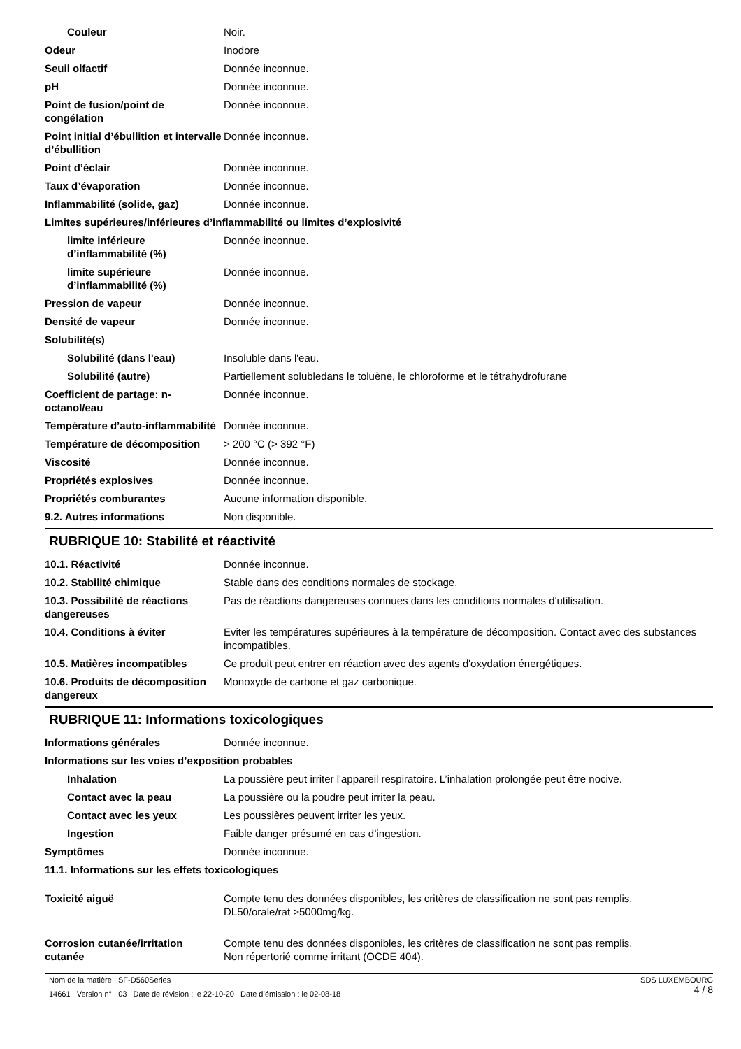Couleur Noir.
Odeur Inodore
Seuil olfactif Donnée inconnue.
pH Donnée inconnue.
Point de fusion/point de congélation
Donnée inconnue.
Point initial d’ébullition et intervalle d’ébullition
Donnée inconnue.
Point d’éclair Donnée inconnue.
Taux d’évaporation Donnée inconnue.
Inflammabilité (solide, gaz) Donnée inconnue.
Limites supérieures/inférieures d’inflammabilité ou limites d’explosivité
limite inférieure d’inflammabilité (%)
Donnée inconnue.
limite supérieure d’inflammabilité (%)
Donnée inconnue.
Pression de vapeur Donnée inconnue.
Densité de vapeur Donnée inconnue.
Solubilité(s)
Solubilité (dans l'eau) Insoluble dans l'eau.
Solubilité (autre) Partiellement solubledans le toluène, le chloroforme et le tétrahydrofurane
Coefficient de partage: n-octanol/eau
Donnée inconnue.
Température d’auto-inflammabilité
Donnée inconnue.
Température de décomposition > 200 °C (> 392 °F)
Viscosité Donnée inconnue.
Propriétés explosives Donnée inconnue.
Propriétés comburantes Aucune information disponible.
9.2. Autres informations Non disponible.
RUBRIQUE 10: Stabilité et réactivité
10.1. Réactivité Donnée inconnue.
10.2. Stabilité chimique Stable dans des conditions normales de stockage.
10.3. Possibilité de réactions dangereuses
Pas de réactions dangereuses connues dans les conditions normales d'utilisation.
10.4. Conditions à éviter Eviter les températures supérieures à la température de décomposition. Contact avec des substances incompatibles.
10.5. Matières incompatibles Ce produit peut entrer en réaction avec des agents d'oxydation énergétiques.
10.6. Produits de décomposition dangereux
Monoxyde de carbone et gaz carbonique.
RUBRIQUE 11: Informations toxicologiques
Informations générales Donnée inconnue.
Informations sur les voies d’exposition probables
Inhalation La poussière peut irriter l'appareil respiratoire. L’inhalation prolongée peut être nocive.
Contact avec la peau La poussière ou la poudre peut irriter la peau.
Contact avec les yeux Les poussières peuvent irriter les yeux.
Ingestion Faible danger présumé en cas d’ingestion.
Symptômes Donnée inconnue.
11.1. Informations sur les effets toxicologiques
Toxicité aiguë Compte tenu des données disponibles, les critères de classification ne sont pas remplis.
DL50/orale/rat >5000mg/kg.
Corrosion cutanée/irritation cutanée
Compte tenu des données disponibles, les critères de classification ne sont pas remplis.
Non répertorié comme irritant (OCDE 404).
SDS LUXEMBOURG
4 / 8
Nom de la matière : SF-D560Series
14661 Version n° : 03 Date de révision : le 22-10-20 Date d’émission : le 02-08-18